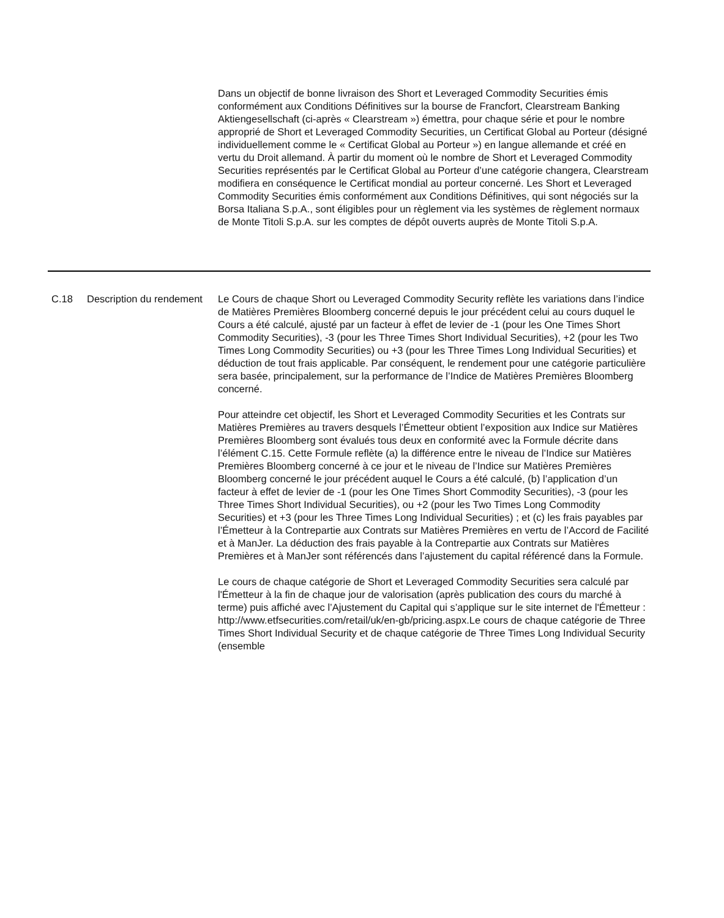| | | Dans un objectif de bonne livraison des Short et Leveraged Commodity Securities émis conformément aux Conditions Définitives sur la bourse de Francfort, Clearstream Banking Aktiengesellschaft (ci-après « Clearstream ») émettra, pour chaque série et pour le nombre approprié de Short et Leveraged Commodity Securities, un Certificat Global au Porteur (désigné individuellement comme le « Certificat Global au Porteur ») en langue allemande et créé en vertu du Droit allemand. À partir du moment où le nombre de Short et Leveraged Commodity Securities représentés par le Certificat Global au Porteur d’une catégorie changera, Clearstream modifiera en conséquence le Certificat mondial au porteur concerné. Les Short et Leveraged Commodity Securities émis conformément aux Conditions Définitives, qui sont négociés sur la Borsa Italiana S.p.A., sont éligibles pour un règlement via les systèmes de règlement normaux de Monte Titoli S.p.A. sur les comptes de dépôt ouverts auprès de Monte Titoli S.p.A. |
| C.18 | Description du rendement | Le Cours de chaque Short ou Leveraged Commodity Security reflète les variations dans l’indice de Matières Premières Bloomberg concerné depuis le jour précédent celui au cours duquel le Cours a été calculé, ajusté par un facteur à effet de levier de -1 (pour les One Times Short Commodity Securities), -3 (pour les Three Times Short Individual Securities), +2 (pour les Two Times Long Commodity Securities) ou +3 (pour les Three Times Long Individual Securities) et déduction de tout frais applicable. Par conséquent, le rendement pour une catégorie particulière sera basée, principalement, sur la performance de l’Indice de Matières Premières Bloomberg concerné. Pour atteindre cet objectif, les Short et Leveraged Commodity Securities et les Contrats sur Matières Premières au travers desquels l’Émetteur obtient l’exposition aux Indice sur Matières Premières Bloomberg sont évalués tous deux en conformité avec la Formule décrite dans l’élément C.15. Cette Formule reflète (a) la différence entre le niveau de l’Indice sur Matières Premières Bloomberg concerné à ce jour et le niveau de l’Indice sur Matières Premières Bloomberg concerné le jour précédent auquel le Cours a été calculé, (b) l’application d’un facteur à effet de levier de -1 (pour les One Times Short Commodity Securities), -3 (pour les Three Times Short Individual Securities), ou +2 (pour les Two Times Long Commodity Securities) et +3 (pour les Three Times Long Individual Securities) ; et (c) les frais payables par l’Émetteur à la Contrepartie aux Contrats sur Matières Premières en vertu de l’Accord de Facilité et à ManJer. La déduction des frais payable à la Contrepartie aux Contrats sur Matières Premières et à ManJer sont référencés dans l’ajustement du capital référencé dans la Formule. Le cours de chaque catégorie de Short et Leveraged Commodity Securities sera calculé par l'Émetteur à la fin de chaque jour de valorisation (après publication des cours du marché à terme) puis affiché avec l’Ajustement du Capital qui s’applique sur le site internet de l'Émetteur : http://www.etfsecurities.com/retail/uk/en-gb/pricing.aspx.Le cours de chaque catégorie de Three Times Short Individual Security et de chaque catégorie de Three Times Long Individual Security (ensemble |